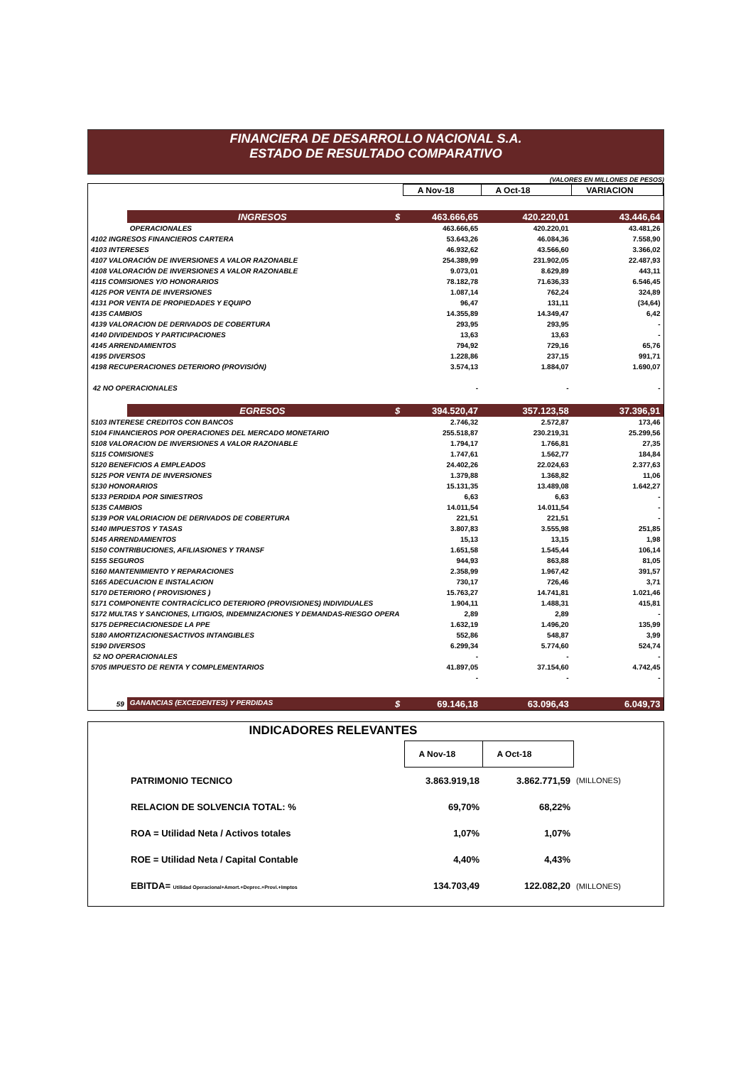FINANCIERA DE DESARROLLO NACIONAL S.A.
ESTADO DE RESULTADO COMPARATIVO
(VALORES EN MILLONES DE PESOS)
| | | A Nov-18 | A Oct-18 | VARIACION |
| | INGRESOS $ | 463.666,65 | 420.220,01 | 43.446,64 |
| | OPERACIONALES | 463.666,65 | 420.220,01 | 43.481,26 |
| 4102 INGRESOS FINANCIEROS CARTERA | | 53.643,26 | 46.084,36 | 7.558,90 |
| 4103 INTERESES | | 46.932,62 | 43.566,60 | 3.366,02 |
| 4107 VALORACIÓN DE INVERSIONES A VALOR RAZONABLE | | 254.389,99 | 231.902,05 | 22.487,93 |
| 4108 VALORACIÓN DE INVERSIONES A VALOR RAZONABLE | | 9.073,01 | 8.629,89 | 443,11 |
| 4115 COMISIONES Y/O HONORARIOS | | 78.182,78 | 71.636,33 | 6.546,45 |
| 4125 POR VENTA DE INVERSIONES | | 1.087,14 | 762,24 | 324,89 |
| 4131 POR VENTA DE PROPIEDADES Y EQUIPO | | 96,47 | 131,11 | (34,64) |
| 4135 CAMBIOS | | 14.355,89 | 14.349,47 | 6,42 |
| 4139 VALORACION DE DERIVADOS DE COBERTURA | | 293,95 | 293,95 | - |
| 4140 DIVIDENDOS Y PARTICIPACIONES | | 13,63 | 13,63 | - |
| 4145 ARRENDAMIENTOS | | 794,92 | 729,16 | 65,76 |
| 4195 DIVERSOS | | 1.228,86 | 237,15 | 991,71 |
| 4198 RECUPERACIONES DETERIORO (PROVISIÓN) | | 3.574,13 | 1.884,07 | 1.690,07 |
| 42 NO OPERACIONALES | | - | - | - |
| | EGRESOS $ | 394.520,47 | 357.123,58 | 37.396,91 |
| 5103 INTERESE CREDITOS CON BANCOS | | 2.746,32 | 2.572,87 | 173,46 |
| 5104 FINANCIEROS POR OPERACIONES DEL MERCADO MONETARIO | | 255.518,87 | 230.219,31 | 25.299,56 |
| 5108 VALORACION DE INVERSIONES A VALOR RAZONABLE | | 1.794,17 | 1.766,81 | 27,35 |
| 5115 COMISIONES | | 1.747,61 | 1.562,77 | 184,84 |
| 5120 BENEFICIOS A EMPLEADOS | | 24.402,26 | 22.024,63 | 2.377,63 |
| 5125 POR VENTA DE INVERSIONES | | 1.379,88 | 1.368,82 | 11,06 |
| 5130 HONORARIOS | | 15.131,35 | 13.489,08 | 1.642,27 |
| 5133 PERDIDA POR SINIESTROS | | 6,63 | 6,63 | - |
| 5135 CAMBIOS | | 14.011,54 | 14.011,54 | - |
| 5139 POR VALORIACION DE DERIVADOS DE COBERTURA | | 221,51 | 221,51 | - |
| 5140 IMPUESTOS Y TASAS | | 3.807,83 | 3.555,98 | 251,85 |
| 5145 ARRENDAMIENTOS | | 15,13 | 13,15 | 1,98 |
| 5150 CONTRIBUCIONES, AFILIASIONES Y TRANSF | | 1.651,58 | 1.545,44 | 106,14 |
| 5155 SEGUROS | | 944,93 | 863,88 | 81,05 |
| 5160 MANTENIMIENTO Y REPARACIONES | | 2.358,99 | 1.967,42 | 391,57 |
| 5165 ADECUACION E INSTALACION | | 730,17 | 726,46 | 3,71 |
| 5170 DETERIORO ( PROVISIONES ) | | 15.763,27 | 14.741,81 | 1.021,46 |
| 5171 COMPONENTE CONTRACÍCLICO DETERIORO (PROVISIONES) INDIVIDUALES | | 1.904,11 | 1.488,31 | 415,81 |
| 5172 MULTAS Y SANCIONES, LITIGIOS, INDEMNIZACIONES Y DEMANDAS-RIESGO OPERA | | 2,89 | 2,89 | - |
| 5175 DEPRECIACIONESDE LA PPE | | 1.632,19 | 1.496,20 | 135,99 |
| 5180 AMORTIZACIONESACTIVOS INTANGIBLES | | 552,86 | 548,87 | 3,99 |
| 5190 DIVERSOS | | 6.299,34 | 5.774,60 | 524,74 |
| 52 NO OPERACIONALES | | - | - | - |
| 5705 IMPUESTO DE RENTA Y COMPLEMENTARIOS | | 41.897,05 | 37.154,60 | 4.742,45 |
| | | - | - | - |
| 59 | GANANCIAS (EXCEDENTES) Y PERDIDAS $ | 69.146,18 | 63.096,43 | 6.049,73 |
INDICADORES RELEVANTES
| | A Nov-18 | A Oct-18 | |
| PATRIMONIO TECNICO | 3.863.919,18 | 3.862.771,59 | (MILLONES) |
| RELACION DE SOLVENCIA TOTAL: % | 69,70% | 68,22% | |
| ROA = Utilidad Neta / Activos totales | 1,07% | 1,07% | |
| ROE = Utilidad Neta / Capital Contable | 4,40% | 4,43% | |
| EBITDA= Utilidad Operacional+Amort.+Deprec.+Provi.+Imptos | 134.703,49 | 122.082,20 | (MILLONES) |